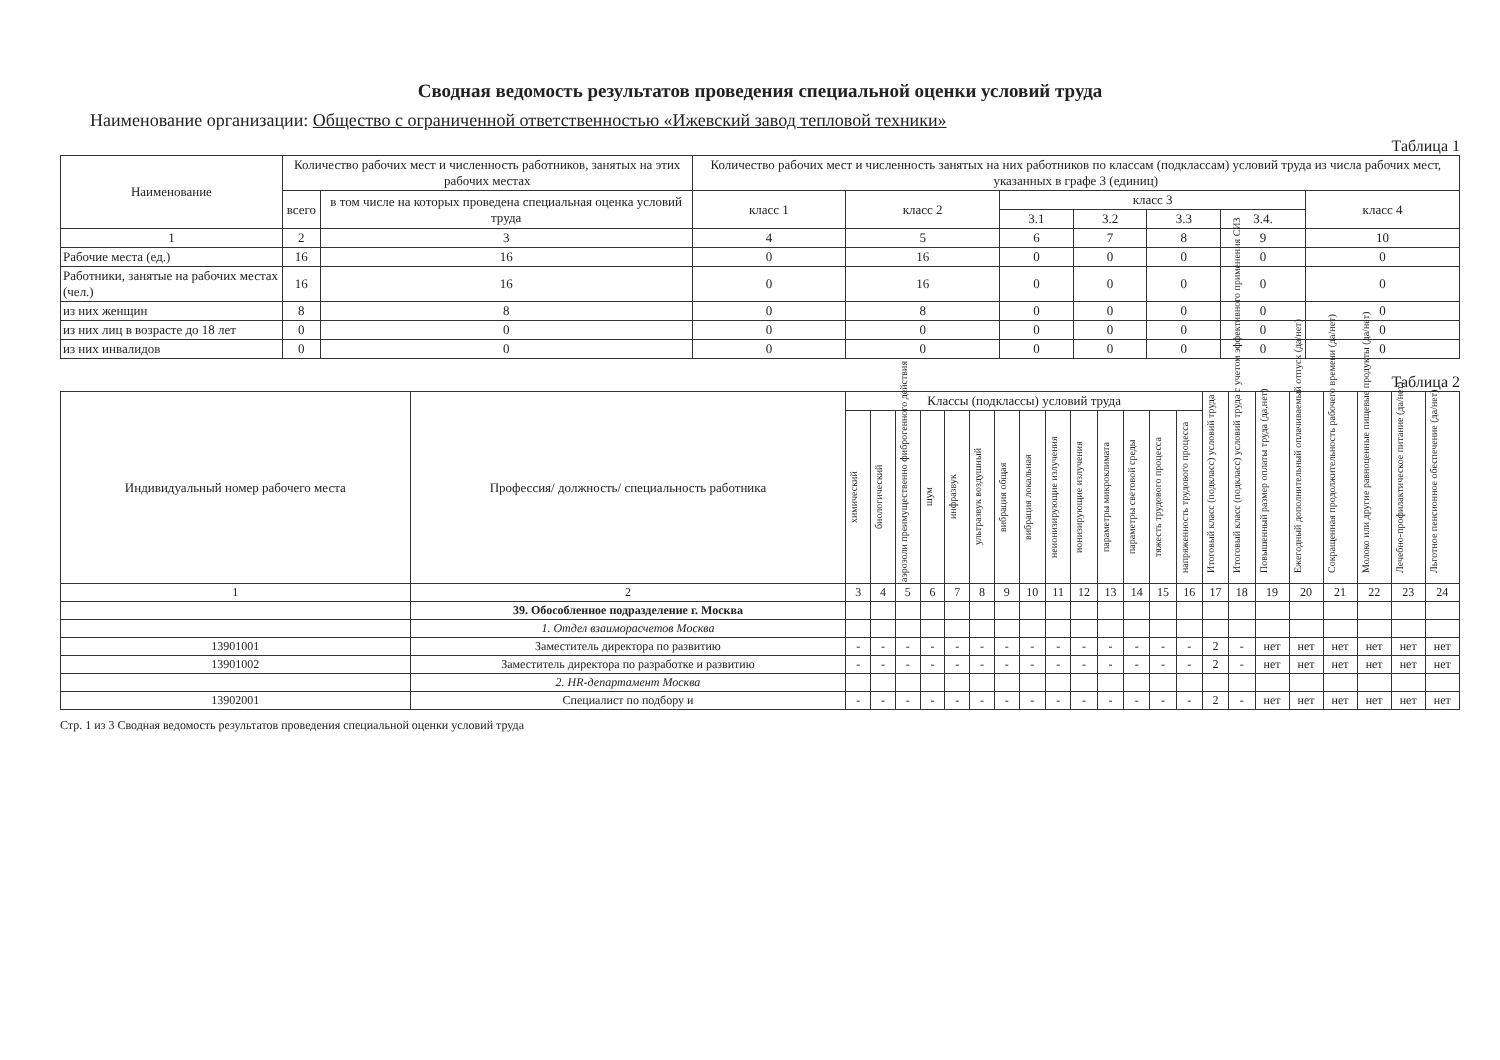Сводная ведомость результатов проведения специальной оценки условий труда
Наименование организации: Общество с ограниченной ответственностью «Ижевский завод тепловой техники»
Таблица 1
| Наименование | Количество рабочих мест и численность работников, занятых на этих рабочих местах | | Количество рабочих мест и численность занятых на них работников по классам (подклассам) условий труда из числа рабочих мест, указанных в графе 3 (единиц) | | | | | | |
| --- | --- | --- | --- | --- | --- | --- | --- | --- | --- |
| | всего | в том числе на которых проведена специальная оценка условий труда | класс 1 | класс 2 | класс 3 | | | | класс 4 |
| | | | | | 3.1 | 3.2 | 3.3 | 3.4. | |
| 1 | 2 | 3 | 4 | 5 | 6 | 7 | 8 | 9 | 10 |
| Рабочие места (ед.) | 16 | 16 | 0 | 16 | 0 | 0 | 0 | 0 | 0 |
| Работники, занятые на рабочих местах (чел.) | 16 | 16 | 0 | 16 | 0 | 0 | 0 | 0 | 0 |
| из них женщин | 8 | 8 | 0 | 8 | 0 | 0 | 0 | 0 | 0 |
| из них лиц в возрасте до 18 лет | 0 | 0 | 0 | 0 | 0 | 0 | 0 | 0 | 0 |
| из них инвалидов | 0 | 0 | 0 | 0 | 0 | 0 | 0 | 0 | 0 |
Таблица 2
| Индивидуальный номер рабочего места | Профессия/ должность/ специальность работника | Классы (подклассы) условий труда | | | | | | | | | | | | | | Итоговый класс (подкласс) условий труда | Итоговый класс (подкласс) условий труда с учетом эффективного применения СИЗ | Повышенный размер оплаты труда (да,нет) | Ежегодный дополнительный оплачиваемый отпуск (да/нет) | Сокращенная продолжительность рабочего времени (да/нет) | Молоко или другие равноценные пищевые продукты (да/нет) | Лечебно-профилактическое питание (да/нет) | Льготное пенсионное обеспечение (да/нет) |
| --- | --- | --- | --- | --- | --- | --- | --- | --- | --- | --- | --- | --- | --- | --- | --- | --- | --- | --- | --- | --- | --- | --- | --- |
| | | химический | биологический | аэрозоли преимущественно фиброгенного действия | шум | инфразвук | ультразвук воздушный | вибрация общая | вибрация локальная | неионизирующие излучения | ионизирующие излучения | параметры микроклимата | параметры световой среды | тяжесть трудового процесса | напряженность трудового процесса | | | | | | | | |
| 1 | 2 | 3 | 4 | 5 | 6 | 7 | 8 | 9 | 10 | 11 | 12 | 13 | 14 | 15 | 16 | 17 | 18 | 19 | 20 | 21 | 22 | 23 | 24 |
| | 39. Обособленное подразделение г. Москва | | | | | | | | | | | | | | | | | | | | | | |
| | 1. Отдел взаиморасчетов Москва | | | | | | | | | | | | | | | | | | | | | | |
| 13901001 | Заместитель директора по развитию | - | - | - | - | - | - | - | - | - | - | - | - | - | - | 2 | - | нет | нет | нет | нет | нет | нет |
| 13901002 | Заместитель директора по разработке и развитию | - | - | - | - | - | - | - | - | - | - | - | - | - | - | 2 | - | нет | нет | нет | нет | нет | нет |
| | 2. HR-департамент Москва | | | | | | | | | | | | | | | | | | | | | | |
| 13902001 | Специалист по подбору и | - | - | - | - | - | - | - | - | - | - | - | - | - | - | 2 | - | нет | нет | нет | нет | нет | нет |
Стр. 1 из 3 Сводная ведомость результатов проведения специальной оценки условий труда